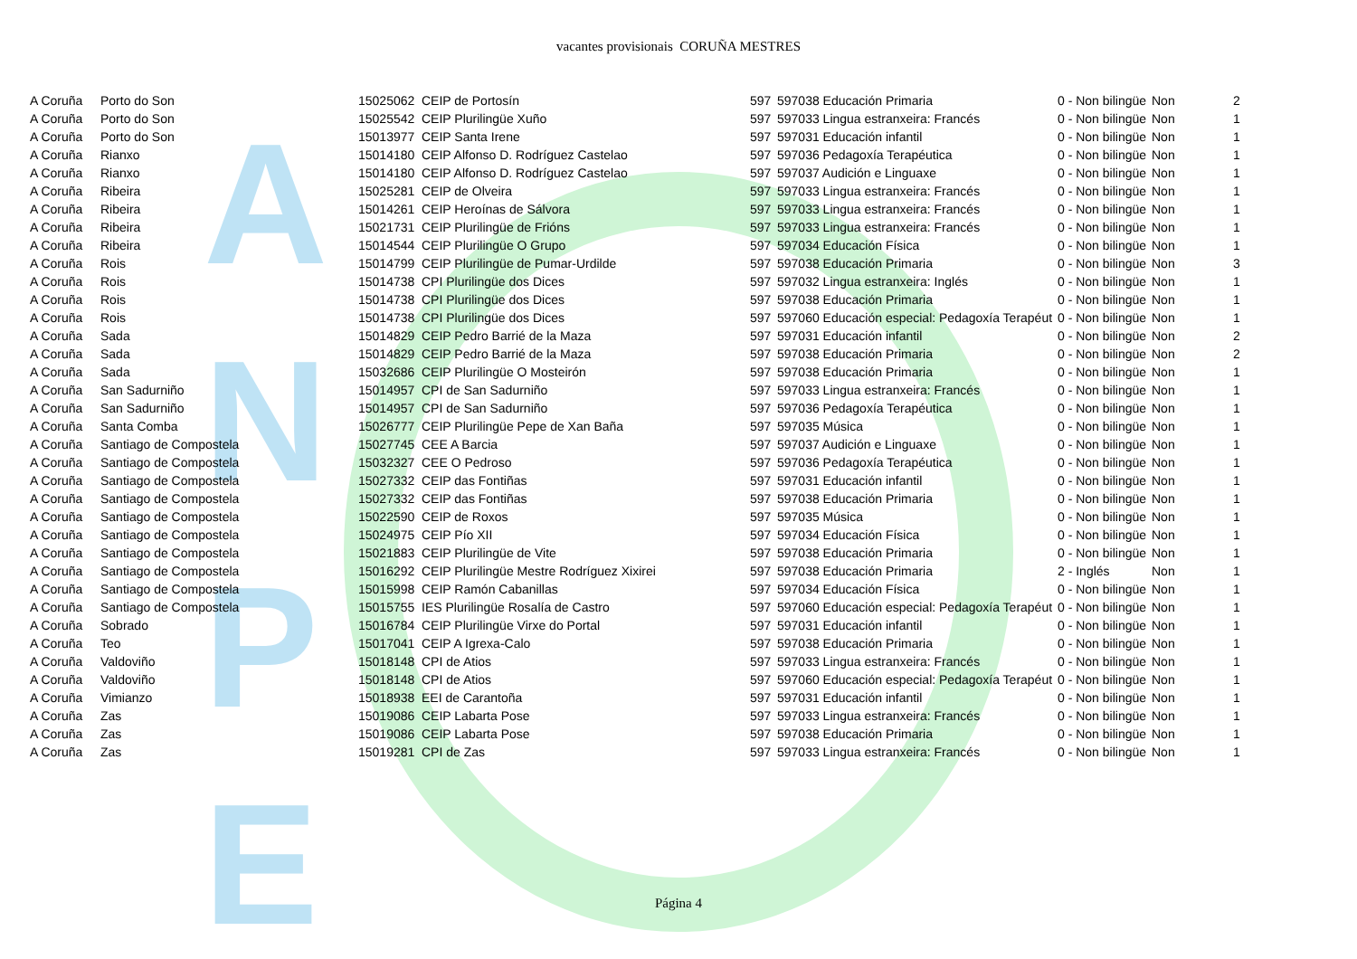A
N
P
E
vacantes provisionais CORUÑA MESTRES
| A Coruña | Porto do Son | 15025062 | CEIP de Portosín | 597 | 597038 Educación Primaria | 0 - Non bilingüe | Non | 2 |
| A Coruña | Porto do Son | 15025542 | CEIP Plurilingüe Xuño | 597 | 597033 Lingua estranxeira: Francés | 0 - Non bilingüe | Non | 1 |
| A Coruña | Porto do Son | 15013977 | CEIP Santa Irene | 597 | 597031 Educación infantil | 0 - Non bilingüe | Non | 1 |
| A Coruña | Rianxo | 15014180 | CEIP Alfonso D. Rodríguez Castelao | 597 | 597036 Pedagoxía Terapéutica | 0 - Non bilingüe | Non | 1 |
| A Coruña | Rianxo | 15014180 | CEIP Alfonso D. Rodríguez Castelao | 597 | 597037 Audición e Linguaxe | 0 - Non bilingüe | Non | 1 |
| A Coruña | Ribeira | 15025281 | CEIP de Olveira | 597 | 597033 Lingua estranxeira: Francés | 0 - Non bilingüe | Non | 1 |
| A Coruña | Ribeira | 15014261 | CEIP Heroínas de Sálvora | 597 | 597033 Lingua estranxeira: Francés | 0 - Non bilingüe | Non | 1 |
| A Coruña | Ribeira | 15021731 | CEIP Plurilingüe de Frións | 597 | 597033 Lingua estranxeira: Francés | 0 - Non bilingüe | Non | 1 |
| A Coruña | Ribeira | 15014544 | CEIP Plurilingüe O Grupo | 597 | 597034 Educación Física | 0 - Non bilingüe | Non | 1 |
| A Coruña | Rois | 15014799 | CEIP Plurilingüe de Pumar-Urdilde | 597 | 597038 Educación Primaria | 0 - Non bilingüe | Non | 3 |
| A Coruña | Rois | 15014738 | CPI Plurilingüe dos Dices | 597 | 597032 Lingua estranxeira: Inglés | 0 - Non bilingüe | Non | 1 |
| A Coruña | Rois | 15014738 | CPI Plurilingüe dos Dices | 597 | 597038 Educación Primaria | 0 - Non bilingüe | Non | 1 |
| A Coruña | Rois | 15014738 | CPI Plurilingüe dos Dices | 597 | 597060 Educación especial: Pedagoxía Terapéut | 0 - Non bilingüe | Non | 1 |
| A Coruña | Sada | 15014829 | CEIP Pedro Barrié de la Maza | 597 | 597031 Educación infantil | 0 - Non bilingüe | Non | 2 |
| A Coruña | Sada | 15014829 | CEIP Pedro Barrié de la Maza | 597 | 597038 Educación Primaria | 0 - Non bilingüe | Non | 2 |
| A Coruña | Sada | 15032686 | CEIP Plurilingüe O Mosteirón | 597 | 597038 Educación Primaria | 0 - Non bilingüe | Non | 1 |
| A Coruña | San Sadurniño | 15014957 | CPI de San Sadurniño | 597 | 597033 Lingua estranxeira: Francés | 0 - Non bilingüe | Non | 1 |
| A Coruña | San Sadurniño | 15014957 | CPI de San Sadurniño | 597 | 597036 Pedagoxía Terapéutica | 0 - Non bilingüe | Non | 1 |
| A Coruña | Santa Comba | 15026777 | CEIP Plurilingüe Pepe de Xan Baña | 597 | 597035 Música | 0 - Non bilingüe | Non | 1 |
| A Coruña | Santiago de Compostela | 15027745 | CEE A Barcia | 597 | 597037 Audición e Linguaxe | 0 - Non bilingüe | Non | 1 |
| A Coruña | Santiago de Compostela | 15032327 | CEE O Pedroso | 597 | 597036 Pedagoxía Terapéutica | 0 - Non bilingüe | Non | 1 |
| A Coruña | Santiago de Compostela | 15027332 | CEIP das Fontiñas | 597 | 597031 Educación infantil | 0 - Non bilingüe | Non | 1 |
| A Coruña | Santiago de Compostela | 15027332 | CEIP das Fontiñas | 597 | 597038 Educación Primaria | 0 - Non bilingüe | Non | 1 |
| A Coruña | Santiago de Compostela | 15022590 | CEIP de Roxos | 597 | 597035 Música | 0 - Non bilingüe | Non | 1 |
| A Coruña | Santiago de Compostela | 15024975 | CEIP Pío XII | 597 | 597034 Educación Física | 0 - Non bilingüe | Non | 1 |
| A Coruña | Santiago de Compostela | 15021883 | CEIP Plurilingüe de Vite | 597 | 597038 Educación Primaria | 0 - Non bilingüe | Non | 1 |
| A Coruña | Santiago de Compostela | 15016292 | CEIP Plurilingüe Mestre Rodríguez Xixirei | 597 | 597038 Educación Primaria | 2 - Inglés | Non | 1 |
| A Coruña | Santiago de Compostela | 15015998 | CEIP Ramón Cabanillas | 597 | 597034 Educación Física | 0 - Non bilingüe | Non | 1 |
| A Coruña | Santiago de Compostela | 15015755 | IES Plurilingüe Rosalía de Castro | 597 | 597060 Educación especial: Pedagoxía Terapéut | 0 - Non bilingüe | Non | 1 |
| A Coruña | Sobrado | 15016784 | CEIP Plurilingüe Virxe do Portal | 597 | 597031 Educación infantil | 0 - Non bilingüe | Non | 1 |
| A Coruña | Teo | 15017041 | CEIP A Igrexa-Calo | 597 | 597038 Educación Primaria | 0 - Non bilingüe | Non | 1 |
| A Coruña | Valdoviño | 15018148 | CPI de Atios | 597 | 597033 Lingua estranxeira: Francés | 0 - Non bilingüe | Non | 1 |
| A Coruña | Valdoviño | 15018148 | CPI de Atios | 597 | 597060 Educación especial: Pedagoxía Terapéut | 0 - Non bilingüe | Non | 1 |
| A Coruña | Vimianzo | 15018938 | EEI de Carantoña | 597 | 597031 Educación infantil | 0 - Non bilingüe | Non | 1 |
| A Coruña | Zas | 15019086 | CEIP Labarta Pose | 597 | 597033 Lingua estranxeira: Francés | 0 - Non bilingüe | Non | 1 |
| A Coruña | Zas | 15019086 | CEIP Labarta Pose | 597 | 597038 Educación Primaria | 0 - Non bilingüe | Non | 1 |
| A Coruña | Zas | 15019281 | CPI de Zas | 597 | 597033 Lingua estranxeira: Francés | 0 - Non bilingüe | Non | 1 |
Página 4